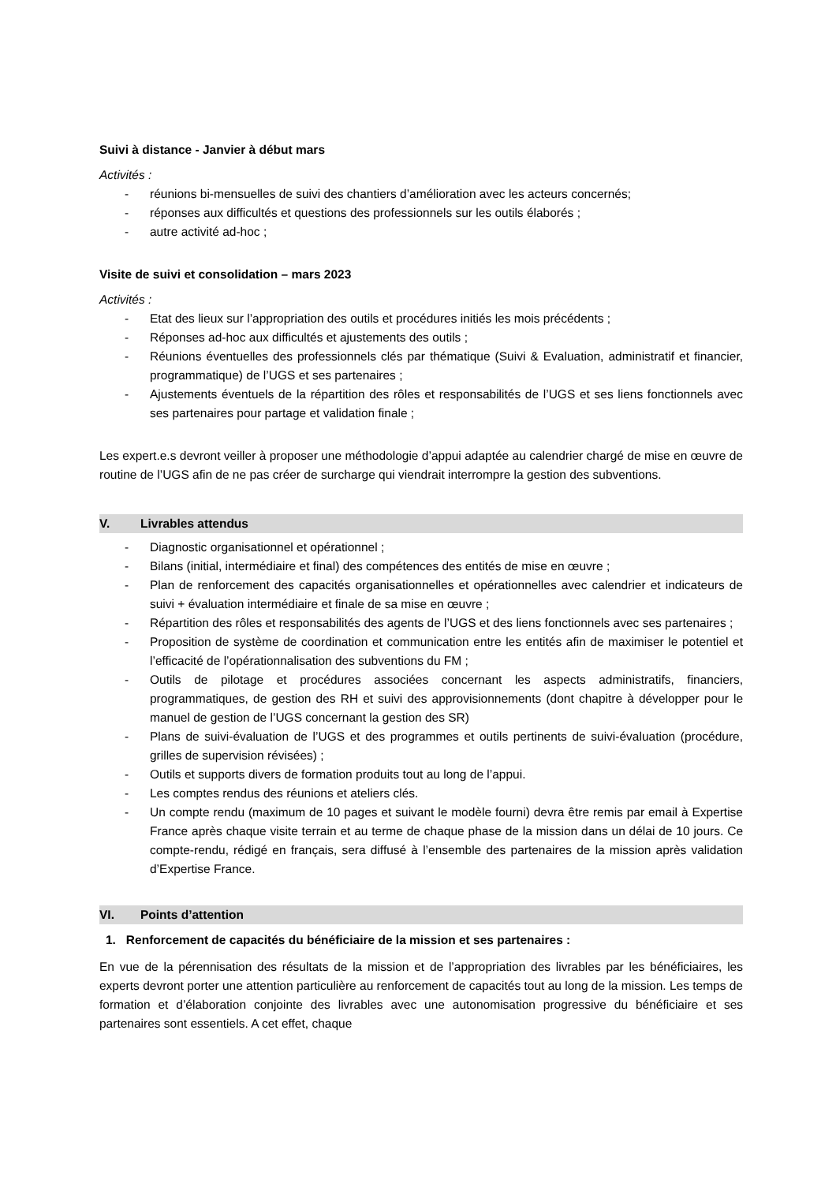Suivi à distance - Janvier à début mars
Activités :
- réunions bi-mensuelles de suivi des chantiers d’amélioration avec les acteurs concernés;
- réponses aux difficultés et questions des professionnels sur les outils élaborés ;
- autre activité ad-hoc ;
Visite de suivi et consolidation – mars 2023
Activités :
- Etat des lieux sur l’appropriation des outils et procédures initiés les mois précédents ;
- Réponses ad-hoc aux difficultés et ajustements des outils ;
- Réunions éventuelles des professionnels clés par thématique (Suivi & Evaluation, administratif et financier, programmatique) de l’UGS et ses partenaires ;
- Ajustements éventuels de la répartition des rôles et responsabilités de l’UGS et ses liens fonctionnels avec ses partenaires pour partage et validation finale ;
Les expert.e.s devront veiller à proposer une méthodologie d’appui adaptée au calendrier chargé de mise en œuvre de routine de l’UGS afin de ne pas créer de surcharge qui viendrait interrompre la gestion des subventions.
V. Livrables attendus
- Diagnostic organisationnel et opérationnel ;
- Bilans (initial, intermédiaire et final) des compétences des entités de mise en œuvre ;
- Plan de renforcement des capacités organisationnelles et opérationnelles avec calendrier et indicateurs de suivi + évaluation intermédiaire et finale de sa mise en œuvre ;
- Répartition des rôles et responsabilités des agents de l’UGS et des liens fonctionnels avec ses partenaires ;
- Proposition de système de coordination et communication entre les entités afin de maximiser le potentiel et l’efficacité de l’opérationnalisation des subventions du FM ;
- Outils de pilotage et procédures associées concernant les aspects administratifs, financiers, programmatiques, de gestion des RH et suivi des approvisionnements (dont chapitre à développer pour le manuel de gestion de l’UGS concernant la gestion des SR)
- Plans de suivi-évaluation de l’UGS et des programmes et outils pertinents de suivi-évaluation (procédure, grilles de supervision révisées) ;
- Outils et supports divers de formation produits tout au long de l’appui.
- Les comptes rendus des réunions et ateliers clés.
- Un compte rendu (maximum de 10 pages et suivant le modèle fourni) devra être remis par email à Expertise France après chaque visite terrain et au terme de chaque phase de la mission dans un délai de 10 jours. Ce compte-rendu, rédigé en français, sera diffusé à l’ensemble des partenaires de la mission après validation d’Expertise France.
VI. Points d’attention
1. Renforcement de capacités du bénéficiaire de la mission et ses partenaires :
En vue de la pérennisation des résultats de la mission et de l’appropriation des livrables par les bénéficiaires, les experts devront porter une attention particulière au renforcement de capacités tout au long de la mission. Les temps de formation et d’élaboration conjointe des livrables avec une autonomisation progressive du bénéficiaire et ses partenaires sont essentiels. A cet effet, chaque